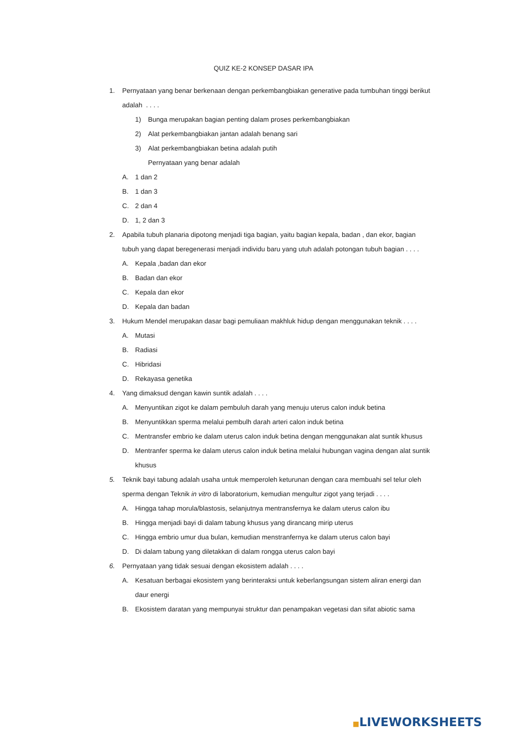QUIZ KE-2 KONSEP DASAR IPA
1. Pernyataan yang benar berkenaan dengan perkembangbiakan generative pada tumbuhan tinggi berikut adalah . . . .
1) Bunga merupakan bagian penting dalam proses perkembangbiakan
2) Alat perkembangbiakan jantan adalah benang sari
3) Alat perkembangbiakan betina adalah putih
Pernyataan yang benar adalah
A. 1 dan 2
B. 1 dan 3
C. 2 dan 4
D. 1, 2 dan 3
2. Apabila tubuh planaria dipotong menjadi tiga bagian, yaitu bagian kepala, badan , dan ekor, bagian tubuh yang dapat beregenerasi menjadi individu baru yang utuh adalah potongan tubuh bagian . . . .
A. Kepala ,badan dan ekor
B. Badan dan ekor
C. Kepala dan ekor
D. Kepala dan badan
3. Hukum Mendel merupakan dasar bagi pemuliaan makhluk hidup dengan menggunakan teknik . . . .
A. Mutasi
B. Radiasi
C. Hibridasi
D. Rekayasa genetika
4. Yang dimaksud dengan kawin suntik adalah . . . .
A. Menyuntikan zigot ke dalam pembuluh darah yang menuju uterus calon induk betina
B. Menyuntikkan sperma melalui pembulh darah arteri calon induk betina
C. Mentransfer embrio ke dalam uterus calon induk betina dengan menggunakan alat suntik khusus
D. Mentranfer sperma ke dalam uterus calon induk betina melalui hubungan vagina dengan alat suntik khusus
5. Teknik bayi tabung adalah usaha untuk memperoleh keturunan dengan cara membuahi sel telur oleh sperma dengan Teknik in vitro di laboratorium, kemudian mengultur zigot yang terjadi . . . .
A. Hingga tahap morula/blastosis, selanjutnya mentransfernya ke dalam uterus calon ibu
B. Hingga menjadi bayi di dalam tabung khusus yang dirancang mirip uterus
C. Hingga embrio umur dua bulan, kemudian menstranfernya ke dalam uterus calon bayi
D. Di dalam tabung yang diletakkan di dalam rongga uterus calon bayi
6. Pernyataan yang tidak sesuai dengan ekosistem adalah . . . .
A. Kesatuan berbagai ekosistem yang berinteraksi untuk keberlangsungan sistem aliran energi dan daur energi
B. Ekosistem daratan yang mempunyai struktur dan penampakan vegetasi dan sifat abiotic sama
■LIVEWORKSHEETS